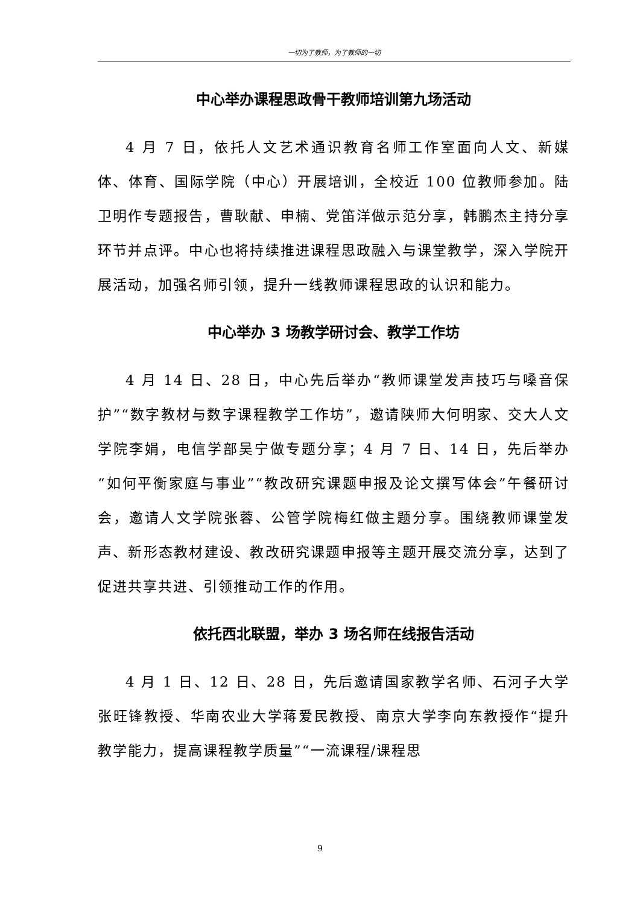一切为了教师，为了教师的一切
中心举办课程思政骨干教师培训第九场活动
4 月 7 日，依托人文艺术通识教育名师工作室面向人文、新媒体、体育、国际学院（中心）开展培训，全校近 100 位教师参加。陆卫明作专题报告，曹耿献、申楠、党笛洋做示范分享，韩鹏杰主持分享环节并点评。中心也将持续推进课程思政融入与课堂教学，深入学院开展活动，加强名师引领，提升一线教师课程思政的认识和能力。
中心举办 3 场教学研讨会、教学工作坊
4 月 14 日、28 日，中心先后举办“教师课堂发声技巧与嗓音保护”“数字教材与数字课程教学工作坊”，邀请陕师大何明家、交大人文学院李娟，电信学部吴宁做专题分享；4 月 7 日、14 日，先后举办“如何平衡家庭与事业”“教改研究课题申报及论文撰写体会”午餐研讨会，邀请人文学院张蓉、公管学院梅红做主题分享。围绕教师课堂发声、新形态教材建设、教改研究课题申报等主题开展交流分享，达到了促进共享共进、引领推动工作的作用。
依托西北联盟，举办 3 场名师在线报告活动
4 月 1 日、12 日、28 日，先后邀请国家教学名师、石河子大学张旺锋教授、华南农业大学蒋爱民教授、南京大学李向东教授作“提升教学能力，提高课程教学质量”“一流课程/课程思
9